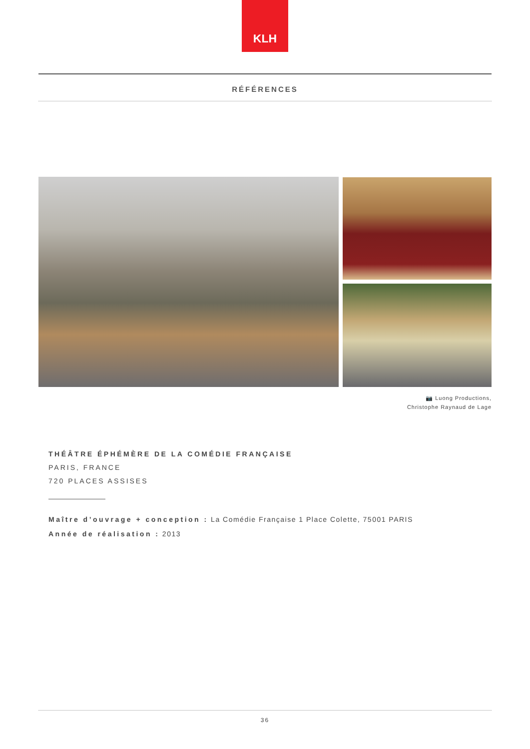KLH
RÉFÉRENCES
📷 Luong Productions,
Christophe Raynaud de Lage
THÉÂTRE ÉPHÉMÈRE DE LA COMÉDIE FRANÇAISE
PARIS, FRANCE
720 PLACES ASSISES
Maître d’ouvrage + conception : La Comédie Française 1 Place Colette, 75001 PARIS
Année de réalisation : 2013
36